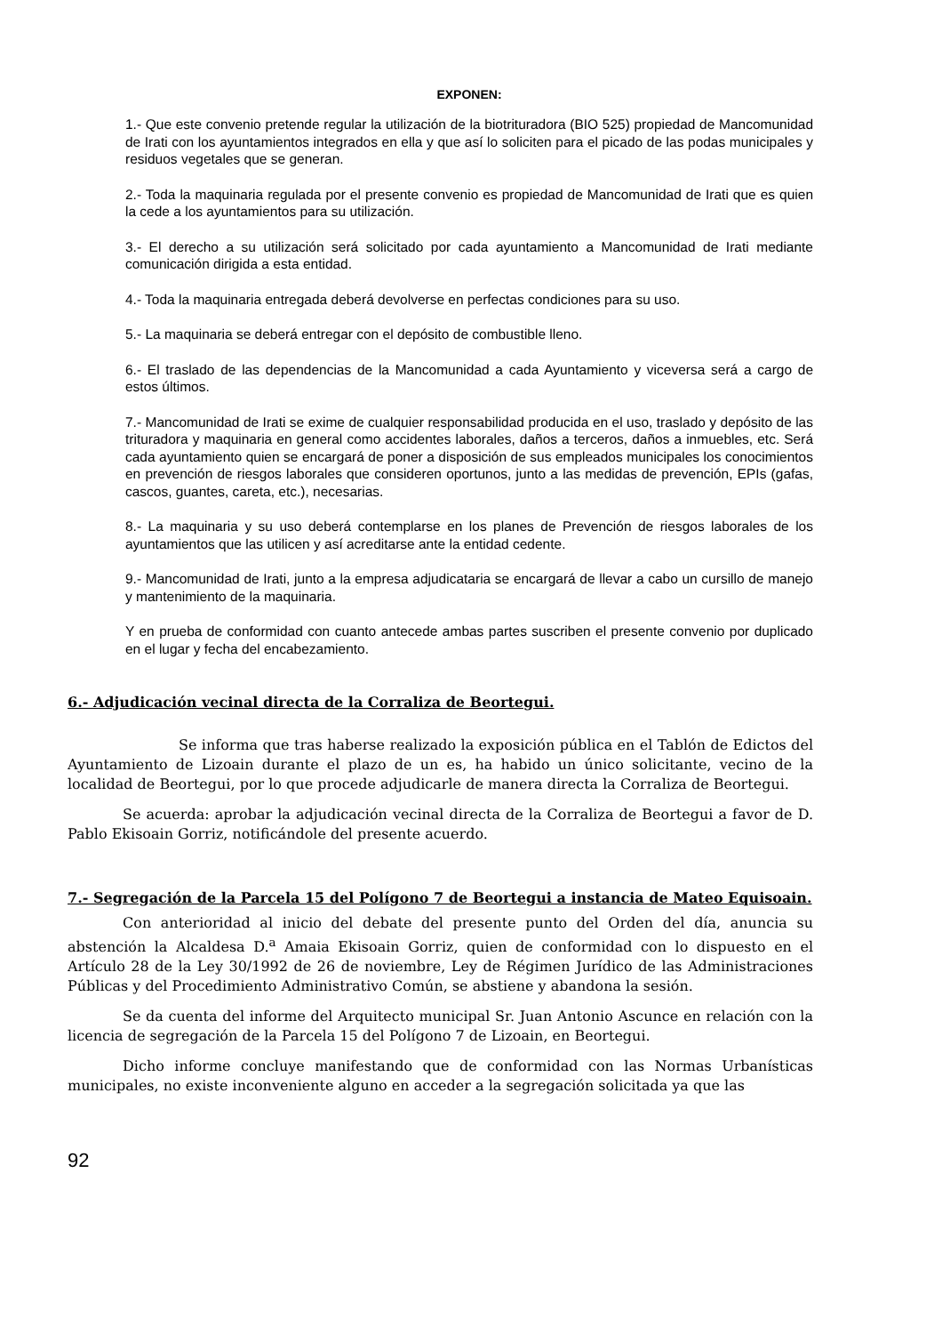EXPONEN:
1.- Que este convenio pretende regular la utilización de la biotrituradora (BIO 525) propiedad de Mancomunidad de Irati con los ayuntamientos integrados en ella y que así lo soliciten para el picado de las podas municipales y residuos vegetales que se generan.
2.- Toda la maquinaria regulada por el presente convenio es propiedad de Mancomunidad de Irati que es quien la cede a los ayuntamientos para su utilización.
3.- El derecho a su utilización será solicitado por cada ayuntamiento a Mancomunidad de Irati mediante comunicación dirigida a esta entidad.
4.- Toda la maquinaria entregada deberá devolverse en perfectas condiciones para su uso.
5.- La maquinaria se deberá entregar con el depósito de combustible lleno.
6.- El traslado de las dependencias de la Mancomunidad a cada Ayuntamiento y viceversa será a cargo de estos últimos.
7.- Mancomunidad de Irati se exime de cualquier responsabilidad producida en el uso, traslado y depósito de las trituradora y maquinaria en general como accidentes laborales, daños a terceros, daños a inmuebles, etc. Será cada ayuntamiento quien se encargará de poner a disposición de sus empleados municipales los conocimientos en prevención de riesgos laborales que consideren oportunos, junto a las medidas de prevención, EPIs (gafas, cascos, guantes, careta, etc.), necesarias.
8.- La maquinaria y su uso deberá contemplarse en los planes de Prevención de riesgos laborales de los ayuntamientos que las utilicen y así acreditarse ante la entidad cedente.
9.- Mancomunidad de Irati, junto a la empresa adjudicataria se encargará de llevar a cabo un cursillo de manejo y mantenimiento de la maquinaria.
Y en prueba de conformidad con cuanto antecede ambas partes suscriben el presente convenio por duplicado en el lugar y fecha del encabezamiento.
6.- Adjudicación vecinal directa de la Corraliza de Beortegui.
Se informa que tras haberse realizado la exposición pública en el Tablón de Edictos del Ayuntamiento de Lizoain durante el plazo de un es, ha habido un único solicitante, vecino de la localidad de Beortegui, por lo que procede adjudicarle de manera directa la Corraliza de Beortegui.
Se acuerda: aprobar la adjudicación vecinal directa de la Corraliza de Beortegui a favor de D. Pablo Ekisoain Gorriz, notificándole del presente acuerdo.
7.- Segregación de la Parcela 15 del Polígono 7 de Beortegui a instancia de Mateo Equisoain.
Con anterioridad al inicio del debate del presente punto del Orden del día, anuncia su abstención la Alcaldesa D.<sup>a</sup> Amaia Ekisoain Gorriz, quien de conformidad con lo dispuesto en el Artículo 28 de la Ley 30/1992 de 26 de noviembre, Ley de Régimen Jurídico de las Administraciones Públicas y del Procedimiento Administrativo Común, se abstiene y abandona la sesión.
Se da cuenta del informe del Arquitecto municipal Sr. Juan Antonio Ascunce en relación con la licencia de segregación de la Parcela 15 del Polígono 7 de Lizoain, en Beortegui.
Dicho informe concluye manifestando que de conformidad con las Normas Urbanísticas municipales, no existe inconveniente alguno en acceder a la segregación solicitada ya que las
92